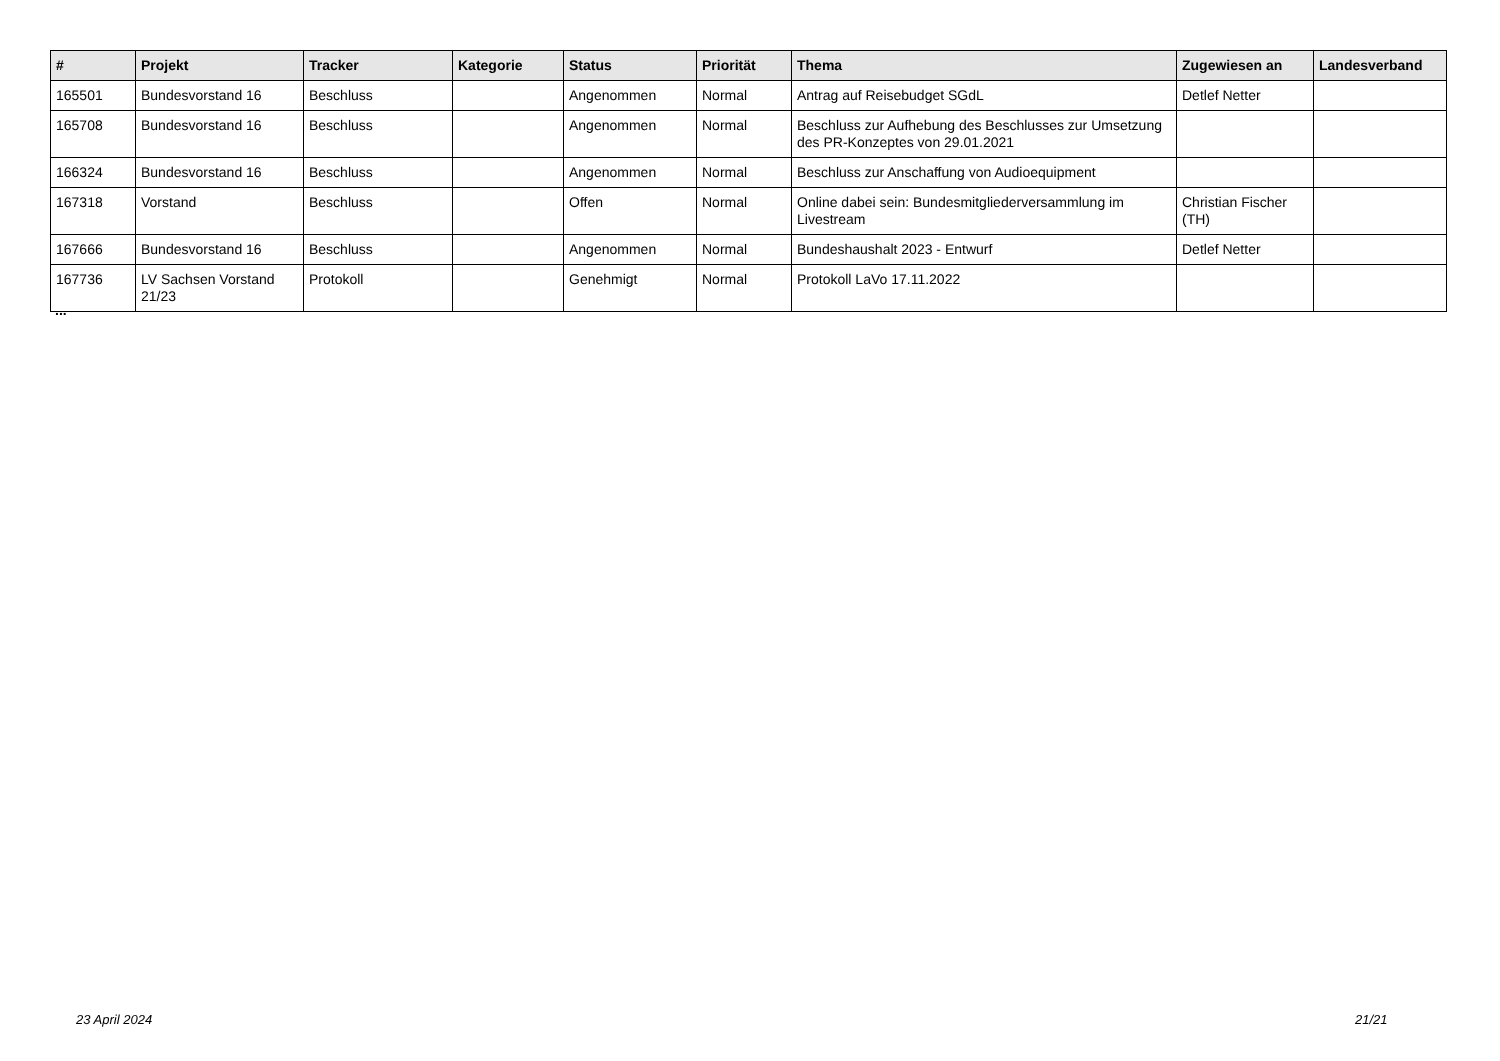| # | Projekt | Tracker | Kategorie | Status | Priorität | Thema | Zugewiesen an | Landesverband |
| --- | --- | --- | --- | --- | --- | --- | --- | --- |
| 165501 | Bundesvorstand 16 | Beschluss | | Angenommen | Normal | Antrag auf Reisebudget SGdL | Detlef Netter | |
| 165708 | Bundesvorstand 16 | Beschluss | | Angenommen | Normal | Beschluss zur Aufhebung des Beschlusses zur Umsetzung des PR-Konzeptes von 29.01.2021 | | |
| 166324 | Bundesvorstand 16 | Beschluss | | Angenommen | Normal | Beschluss zur Anschaffung von Audioequipment | | |
| 167318 | Vorstand | Beschluss | | Offen | Normal | Online dabei sein: Bundesmitgliederversammlung im Livestream | Christian Fischer (TH) | |
| 167666 | Bundesvorstand 16 | Beschluss | | Angenommen | Normal | Bundeshaushalt 2023 - Entwurf | Detlef Netter | |
| 167736 | LV Sachsen Vorstand 21/23 | Protokoll | | Genehmigt | Normal | Protokoll LaVo 17.11.2022 | | |
...
23 April 2024 21/21